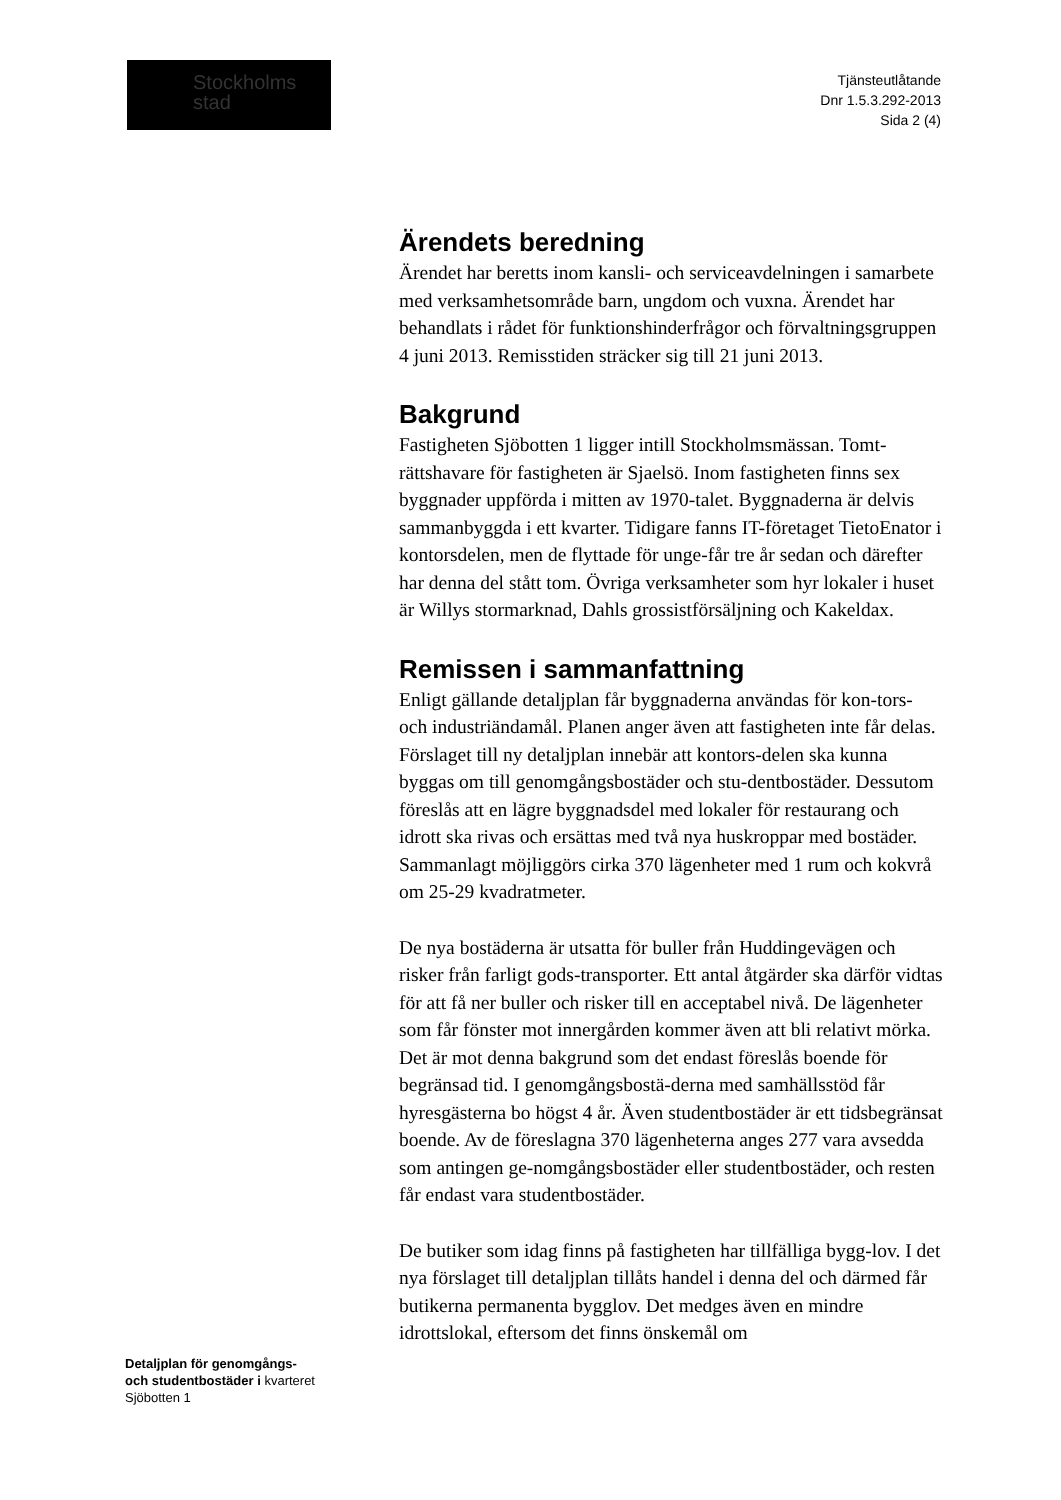Stockholms
stad
Tjänsteutlåtande
Dnr 1.5.3.292-2013
Sida 2 (4)
Ärendets beredning
Ärendet har beretts inom kansli- och serviceavdelningen i samarbete med verksamhetsområde barn, ungdom och vuxna. Ärendet har behandlats i rådet för funktionshinderfrågor och förvaltningsgruppen 4 juni 2013. Remisstiden sträcker sig till 21 juni 2013.
Bakgrund
Fastigheten Sjöbotten 1 ligger intill Stockholmsmässan. Tomt-rättshavare för fastigheten är Sjaelsö. Inom fastigheten finns sex byggnader uppförda i mitten av 1970-talet. Byggnaderna är delvis sammanbyggda i ett kvarter. Tidigare fanns IT-företaget TietoEnator i kontorsdelen, men de flyttade för unge-får tre år sedan och därefter har denna del stått tom. Övriga verksamheter som hyr lokaler i huset är Willys stormarknad, Dahls grossistförsäljning och Kakeldax.
Remissen i sammanfattning
Enligt gällande detaljplan får byggnaderna användas för kon-tors- och industriändamål. Planen anger även att fastigheten inte får delas. Förslaget till ny detaljplan innebär att kontors-delen ska kunna byggas om till genomgångsbostäder och stu-dentbostäder. Dessutom föreslås att en lägre byggnadsdel med lokaler för restaurang och idrott ska rivas och ersättas med två nya huskroppar med bostäder. Sammanlagt möjliggörs cirka 370 lägenheter med 1 rum och kokvrå om 25-29 kvadratmeter.
De nya bostäderna är utsatta för buller från Huddingevägen och risker från farligt gods-transporter. Ett antal åtgärder ska därför vidtas för att få ner buller och risker till en acceptabel nivå. De lägenheter som får fönster mot innergården kommer även att bli relativt mörka. Det är mot denna bakgrund som det endast föreslås boende för begränsad tid. I genomgångsbostä-derna med samhällsstöd får hyresgästerna bo högst 4 år. Även studentbostäder är ett tidsbegränsat boende. Av de föreslagna 370 lägenheterna anges 277 vara avsedda som antingen ge-nomgångsbostäder eller studentbostäder, och resten får endast vara studentbostäder.
De butiker som idag finns på fastigheten har tillfälliga bygg-lov. I det nya förslaget till detaljplan tillåts handel i denna del och därmed får butikerna permanenta bygglov. Det medges även en mindre idrottslokal, eftersom det finns önskemål om
Detaljplan för genomgångs-
och studentbostäder i kvarteret
Sjöbotten 1